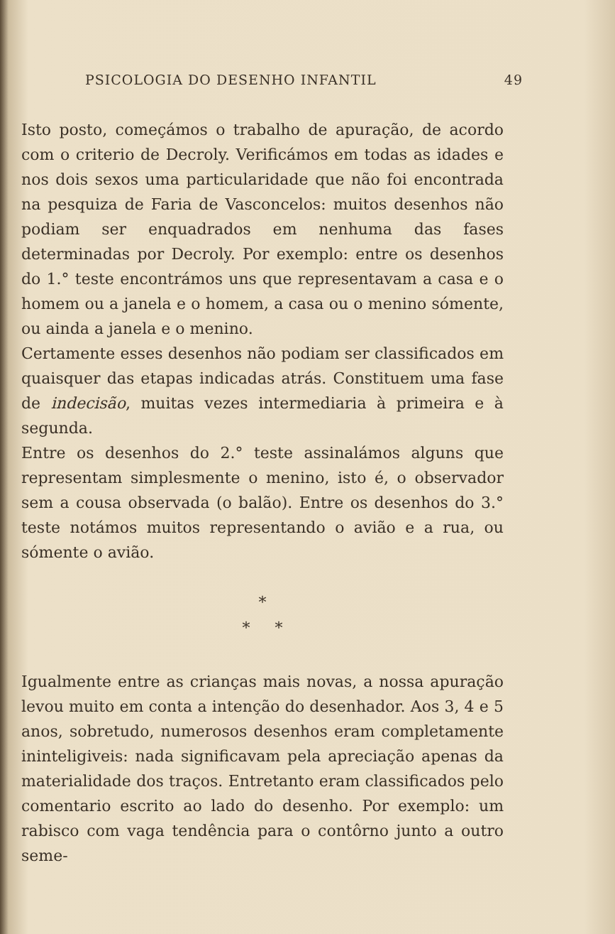PSICOLOGIA DO DESENHO INFANTIL 49
Isto posto, começámos o trabalho de apuração, de acordo com o criterio de Decroly. Verificámos em todas as idades e nos dois sexos uma particularidade que não foi encontrada na pesquiza de Faria de Vasconcelos: muitos desenhos não podiam ser enquadrados em nenhuma das fases determinadas por Decroly. Por exemplo: entre os desenhos do 1.° teste encontrámos uns que representavam a casa e o homem ou a janela e o homem, a casa ou o menino sómente, ou ainda a janela e o menino.
Certamente esses desenhos não podiam ser classificados em quaisquer das etapas indicadas atrás. Constituem uma fase de indecisão, muitas vezes intermediaria à primeira e à segunda.
Entre os desenhos do 2.° teste assinalámos alguns que representam simplesmente o menino, isto é, o observador sem a cousa observada (o balão). Entre os desenhos do 3.° teste notámos muitos representando o avião e a rua, ou sómente o avião.
*
* *
Igualmente entre as crianças mais novas, a nossa apuração levou muito em conta a intenção do desenhador. Aos 3, 4 e 5 anos, sobretudo, numerosos desenhos eram completamente ininteligiveis: nada significavam pela apreciação apenas da materialidade dos traços. Entretanto eram classificados pelo comentario escrito ao lado do desenho. Por exemplo: um rabisco com vaga tendência para o contôrno junto a outro seme-